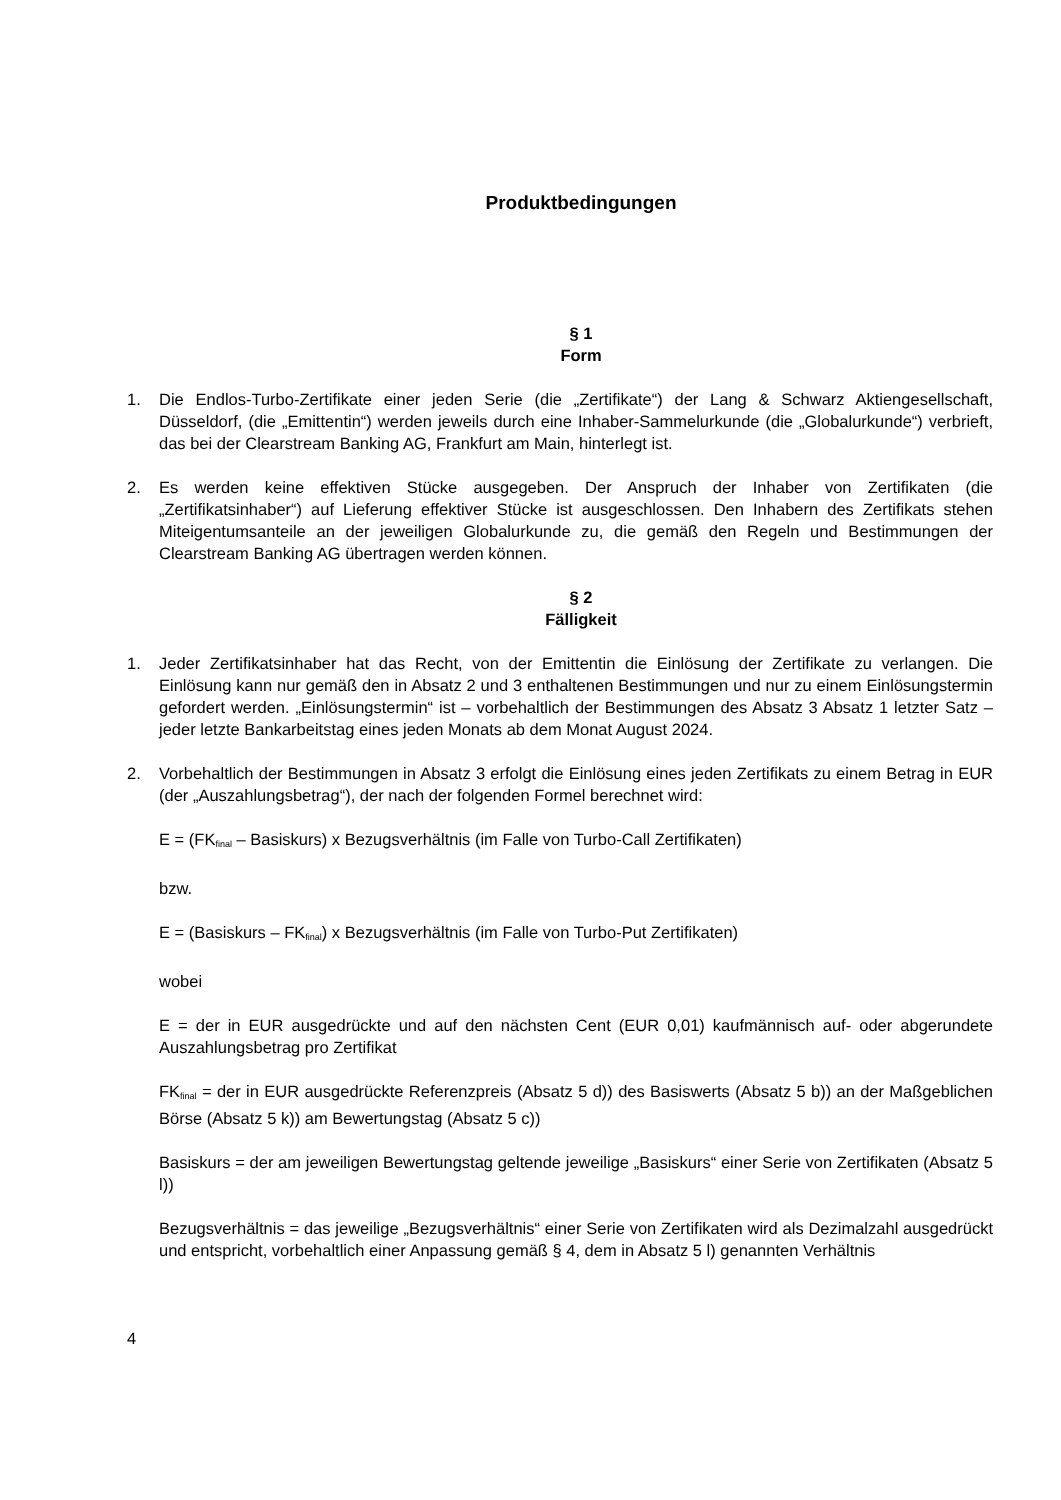Produktbedingungen
§ 1
Form
1. Die Endlos-Turbo-Zertifikate einer jeden Serie (die „Zertifikate“) der Lang & Schwarz Aktiengesellschaft, Düsseldorf, (die „Emittentin“) werden jeweils durch eine Inhaber-Sammelurkunde (die „Globalurkunde“) verbrieft, das bei der Clearstream Banking AG, Frankfurt am Main, hinterlegt ist.
2. Es werden keine effektiven Stücke ausgegeben. Der Anspruch der Inhaber von Zertifikaten (die „Zertifikatsinhaber“) auf Lieferung effektiver Stücke ist ausgeschlossen. Den Inhabern des Zertifikats stehen Miteigentumsanteile an der jeweiligen Globalurkunde zu, die gemäß den Regeln und Bestimmungen der Clearstream Banking AG übertragen werden können.
§ 2
Fälligkeit
1. Jeder Zertifikatsinhaber hat das Recht, von der Emittentin die Einlösung der Zertifikate zu verlangen. Die Einlösung kann nur gemäß den in Absatz 2 und 3 enthaltenen Bestimmungen und nur zu einem Einlösungstermin gefordert werden. „Einlösungstermin“ ist – vorbehaltlich der Bestimmungen des Absatz 3 Absatz 1 letzter Satz – jeder letzte Bankarbeitstag eines jeden Monats ab dem Monat August 2024.
2. Vorbehaltlich der Bestimmungen in Absatz 3 erfolgt die Einlösung eines jeden Zertifikats zu einem Betrag in EUR (der „Auszahlungsbetrag“), der nach der folgenden Formel berechnet wird:
E = (FK<sub>final</sub> – Basiskurs) x Bezugsverhältnis (im Falle von Turbo-Call Zertifikaten)
bzw.
E = (Basiskurs – FK<sub>final</sub>) x Bezugsverhältnis (im Falle von Turbo-Put Zertifikaten)
wobei
E = der in EUR ausgedrückte und auf den nächsten Cent (EUR 0,01) kaufmännisch auf- oder abgerundete Auszahlungsbetrag pro Zertifikat
FK<sub>final</sub> = der in EUR ausgedrückte Referenzpreis (Absatz 5 d)) des Basiswerts (Absatz 5 b)) an der Maßgeblichen Börse (Absatz 5 k)) am Bewertungstag (Absatz 5 c))
Basiskurs = der am jeweiligen Bewertungstag geltende jeweilige „Basiskurs“ einer Serie von Zertifikaten (Absatz 5 l))
Bezugsverhältnis = das jeweilige „Bezugsverhältnis“ einer Serie von Zertifikaten wird als Dezimalzahl ausgedrückt und entspricht, vorbehaltlich einer Anpassung gemäß § 4, dem in Absatz 5 l) genannten Verhältnis
4